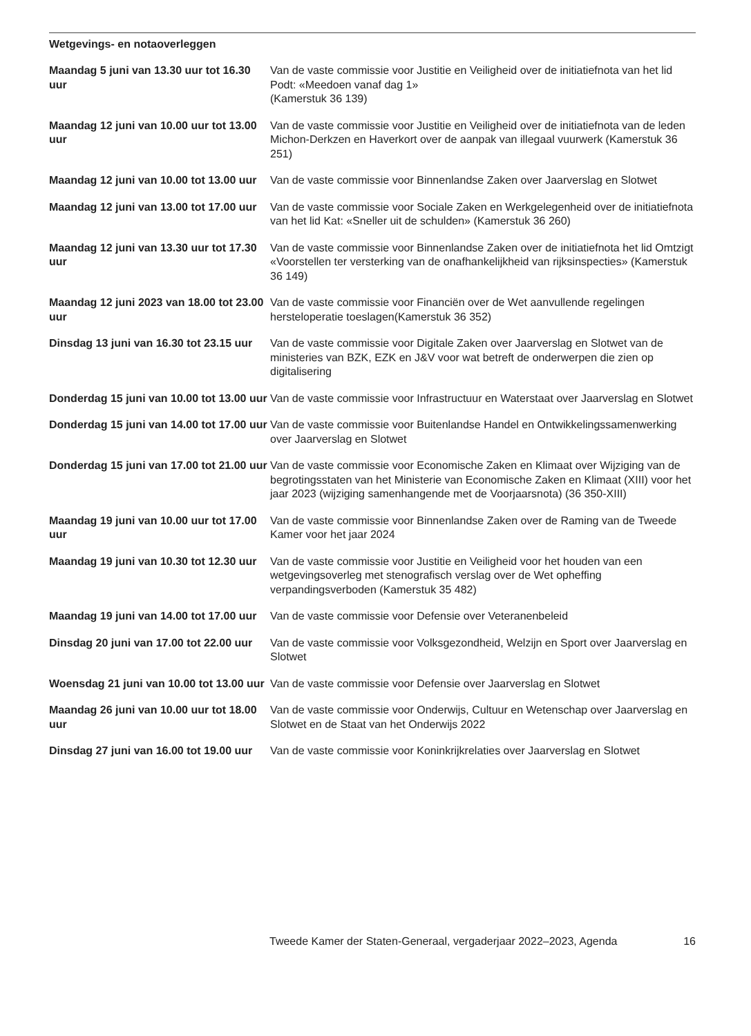Wetgevings- en notaoverleggen
| Maandag 5 juni van 13.30 uur tot 16.30 uur | Van de vaste commissie voor Justitie en Veiligheid over de initiatiefnota van het lid Podt: «Meedoen vanaf dag 1» (Kamerstuk 36 139) |
| Maandag 12 juni van 10.00 uur tot 13.00 uur | Van de vaste commissie voor Justitie en Veiligheid over de initiatiefnota van de leden Michon-Derkzen en Haverkort over de aanpak van illegaal vuurwerk (Kamerstuk 36 251) |
| Maandag 12 juni van 10.00 tot 13.00 uur | Van de vaste commissie voor Binnenlandse Zaken over Jaarverslag en Slotwet |
| Maandag 12 juni van 13.00 tot 17.00 uur | Van de vaste commissie voor Sociale Zaken en Werkgelegenheid over de initiatiefnota van het lid Kat: «Sneller uit de schulden» (Kamerstuk 36 260) |
| Maandag 12 juni van 13.30 uur tot 17.30 uur | Van de vaste commissie voor Binnenlandse Zaken over de initiatiefnota het lid Omtzigt «Voorstellen ter versterking van de onafhankelijkheid van rijksinspecties» (Kamerstuk 36 149) |
| Maandag 12 juni 2023 van 18.00 tot 23.00 uur | Van de vaste commissie voor Financiën over de Wet aanvullende regelingen hersteloperatie toeslagen(Kamerstuk 36 352) |
| Dinsdag 13 juni van 16.30 tot 23.15 uur | Van de vaste commissie voor Digitale Zaken over Jaarverslag en Slotwet van de ministeries van BZK, EZK en J&V voor wat betreft de onderwerpen die zien op digitalisering |
| Donderdag 15 juni van 10.00 tot 13.00 uur | Van de vaste commissie voor Infrastructuur en Waterstaat over Jaarverslag en Slotwet |
| Donderdag 15 juni van 14.00 tot 17.00 uur | Van de vaste commissie voor Buitenlandse Handel en Ontwikkelingssamenwerking over Jaarverslag en Slotwet |
| Donderdag 15 juni van 17.00 tot 21.00 uur | Van de vaste commissie voor Economische Zaken en Klimaat over Wijziging van de begrotingsstaten van het Ministerie van Economische Zaken en Klimaat (XIII) voor het jaar 2023 (wijziging samenhangende met de Voorjaarsnota) (36 350-XIII) |
| Maandag 19 juni van 10.00 uur tot 17.00 uur | Van de vaste commissie voor Binnenlandse Zaken over de Raming van de Tweede Kamer voor het jaar 2024 |
| Maandag 19 juni van 10.30 tot 12.30 uur | Van de vaste commissie voor Justitie en Veiligheid voor het houden van een wetgevingsoverleg met stenografisch verslag over de Wet opheffing verpandingsverboden (Kamerstuk 35 482) |
| Maandag 19 juni van 14.00 tot 17.00 uur | Van de vaste commissie voor Defensie over Veteranenbeleid |
| Dinsdag 20 juni van 17.00 tot 22.00 uur | Van de vaste commissie voor Volksgezondheid, Welzijn en Sport over Jaarverslag en Slotwet |
| Woensdag 21 juni van 10.00 tot 13.00 uur | Van de vaste commissie voor Defensie over Jaarverslag en Slotwet |
| Maandag 26 juni van 10.00 uur tot 18.00 uur | Van de vaste commissie voor Onderwijs, Cultuur en Wetenschap over Jaarverslag en Slotwet en de Staat van het Onderwijs 2022 |
| Dinsdag 27 juni van 16.00 tot 19.00 uur | Van de vaste commissie voor Koninkrijkrelaties over Jaarverslag en Slotwet |
Tweede Kamer der Staten-Generaal, vergaderjaar 2022–2023, Agenda 16